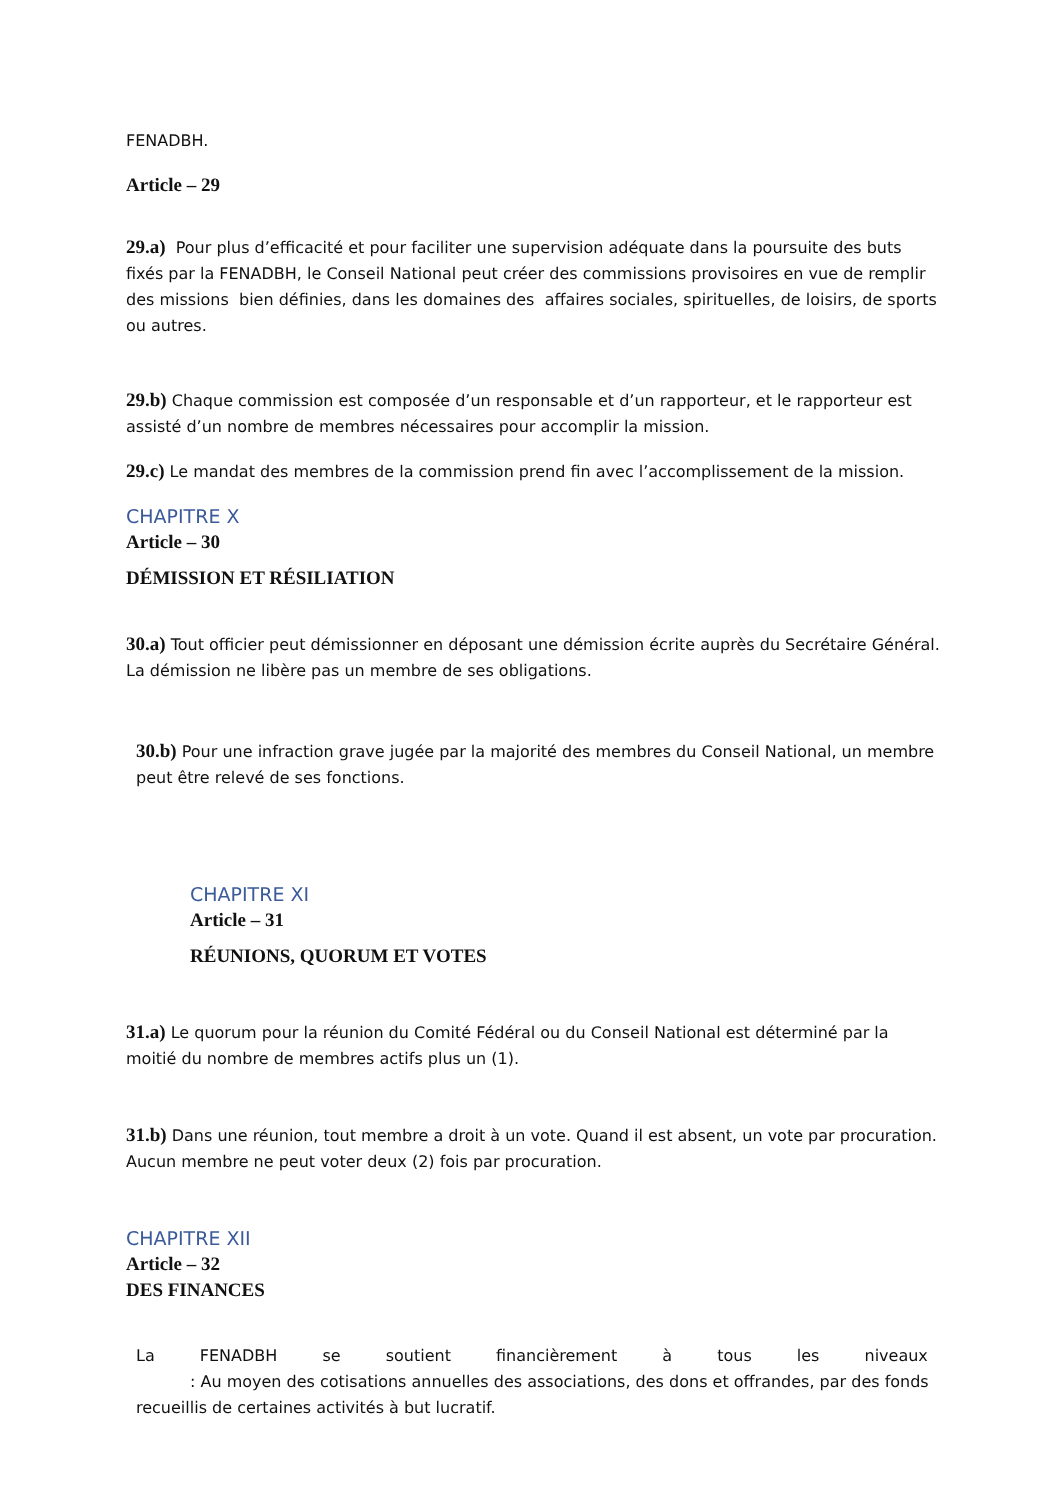FENADBH.
Article – 29
29.a) Pour plus d’efficacité et pour faciliter une supervision adéquate dans la poursuite des buts fixés par la FENADBH, le Conseil National peut créer des commissions provisoires en vue de remplir des missions bien définies, dans les domaines des affaires sociales, spirituelles, de loisirs, de sports ou autres.
29.b) Chaque commission est composée d’un responsable et d’un rapporteur, et le rapporteur est assisté d’un nombre de membres nécessaires pour accomplir la mission.
29.c) Le mandat des membres de la commission prend fin avec l’accomplissement de la mission.
CHAPITRE X
Article – 30
DÉMISSION ET RÉSILIATION
30.a) Tout officier peut démissionner en déposant une démission écrite auprès du Secrétaire Général. La démission ne libère pas un membre de ses obligations.
30.b) Pour une infraction grave jugée par la majorité des membres du Conseil National, un membre peut être relevé de ses fonctions.
CHAPITRE XI
Article – 31
RÉUNIONS, QUORUM ET VOTES
31.a) Le quorum pour la réunion du Comité Fédéral ou du Conseil National est déterminé par la moitié du nombre de membres actifs plus un (1).
31.b) Dans une réunion, tout membre a droit à un vote. Quand il est absent, un vote par procuration. Aucun membre ne peut voter deux (2) fois par procuration.
CHAPITRE XII
Article – 32
DES FINANCES
La FENADBH se soutient financièrement à tous les niveaux
: Au moyen des cotisations annuelles des associations, des dons et offrandes, par des fonds recueillis de certaines activités à but lucratif.